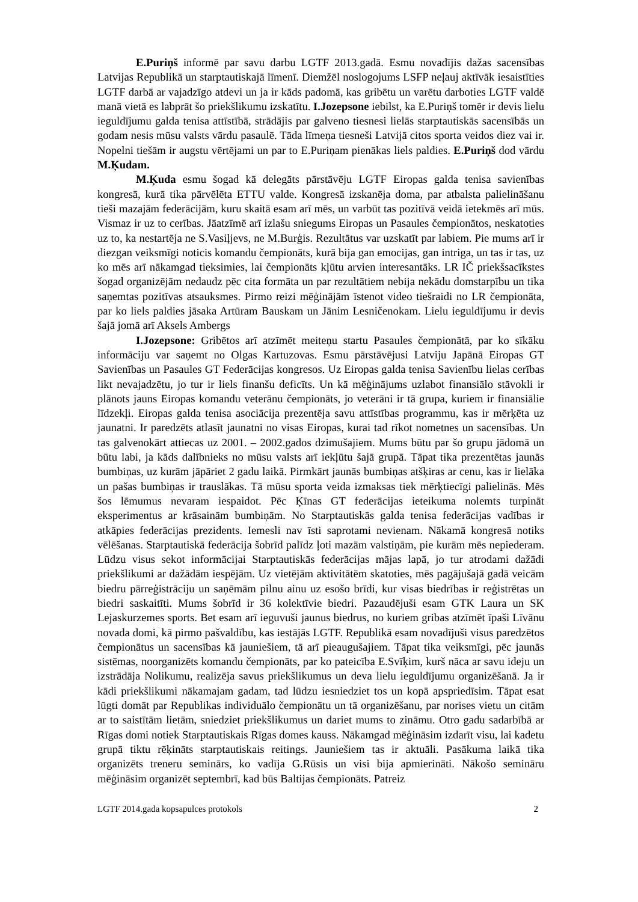E.Puriņš informē par savu darbu LGTF 2013.gadā. Esmu novadījis dažas sacensības Latvijas Republikā un starptautiskajā līmenī. Diemžēl noslogojums LSFP neļauj aktīvāk iesaistīties LGTF darbā ar vajadzīgo atdevi un ja ir kāds padomā, kas gribētu un varētu darboties LGTF valdē manā vietā es labprāt šo priekšlikumu izskatītu. I.Jozepsone iebilst, ka E.Puriņš tomēr ir devis lielu ieguldījumu galda tenisa attīstībā, strādājis par galveno tiesnesi lielās starptautiskās sacensībās un godam nesis mūsu valsts vārdu pasaulē. Tāda līmeņa tiesneši Latvijā citos sporta veidos diez vai ir. Nopelni tiešām ir augstu vērtējami un par to E.Puriņam pienākas liels paldies. E.Puriņš dod vārdu M.Ķudam.
M.Ķuda esmu šogad kā delegāts pārstāvēju LGTF Eiropas galda tenisa savienības kongresā, kurā tika pārvēlēta ETTU valde. Kongresā izskanēja doma, par atbalsta palielināšanu tieši mazajām federācijām, kuru skaitā esam arī mēs, un varbūt tas pozitīvā veidā ietekmēs arī mūs. Vismaz ir uz to cerības. Jāatzīmē arī izlašu sniegums Eiropas un Pasaules čempionātos, neskatoties uz to, ka nestartēja ne S.Vasiļjevs, ne M.Burģis. Rezultātus var uzskatīt par labiem. Pie mums arī ir diezgan veiksmīgi noticis komandu čempionāts, kurā bija gan emocijas, gan intriga, un tas ir tas, uz ko mēs arī nākamgad tieksimies, lai čempionāts kļūtu arvien interesantāks. LR IČ priekšsacīkstes šogad organizējām nedaudz pēc cita formāta un par rezultātiem nebija nekādu domstarpību un tika saņemtas pozitīvas atsauksmes. Pirmo reizi mēģinājām īstenot video tiešraidi no LR čempionāta, par ko liels paldies jāsaka Artūram Bauskam un Jānim Lesničenokam. Lielu ieguldījumu ir devis šajā jomā arī Aksels Ambergs
I.Jozepsone: Gribētos arī atzīmēt meiteņu startu Pasaules čempionātā, par ko sīkāku informāciju var saņemt no Olgas Kartuzovas. Esmu pārstāvējusi Latviju Japānā Eiropas GT Savienības un Pasaules GT Federācijas kongresos. Uz Eiropas galda tenisa Savienību lielas cerības likt nevajadzētu, jo tur ir liels finanšu deficīts. Un kā mēģinājums uzlabot finansiālo stāvokli ir plānots jauns Eiropas komandu veterānu čempionāts, jo veterāni ir tā grupa, kuriem ir finansiālie līdzekļi. Eiropas galda tenisa asociācija prezentēja savu attīstības programmu, kas ir mērķēta uz jaunatni. Ir paredzēts atlasīt jaunatni no visas Eiropas, kurai tad rīkot nometnes un sacensības. Un tas galvenokārt attiecas uz 2001. – 2002.gados dzimušajiem. Mums būtu par šo grupu jādomā un būtu labi, ja kāds dalībnieks no mūsu valsts arī iekļūtu šajā grupā. Tāpat tika prezentētas jaunās bumbiņas, uz kurām jāpāriet 2 gadu laikā. Pirmkārt jaunās bumbiņas atšķiras ar cenu, kas ir lielāka un pašas bumbiņas ir trauslākas. Tā mūsu sporta veida izmaksas tiek mērķtiecīgi palielinās. Mēs šos lēmumus nevaram iespaidot. Pēc Ķīnas GT federācijas ieteikuma nolemts turpināt eksperimentus ar krāsainām bumbiņām. No Starptautiskās galda tenisa federācijas vadības ir atkāpies federācijas prezidents. Iemesli nav īsti saprotami nevienam. Nākamā kongresā notiks vēlēšanas. Starptautiskā federācija šobrīd palīdz ļoti mazām valstiņām, pie kurām mēs nepiederam. Lūdzu visus sekot informācijai Starptautiskās federācijas mājas lapā, jo tur atrodami dažādi priekšlikumi ar dažādām iespējām. Uz vietējām aktivitātēm skatoties, mēs pagājušajā gadā veicām biedru pārreģistrāciju un saņēmām pilnu ainu uz esošo brīdi, kur visas biedrības ir reģistrētas un biedri saskaitīti. Mums šobrīd ir 36 kolektīvie biedri. Pazaudējuši esam GTK Laura un SK Lejaskurzemes sports. Bet esam arī ieguvuši jaunus biedrus, no kuriem gribas atzīmēt īpaši Līvānu novada domi, kā pirmo pašvaldību, kas iestājās LGTF. Republikā esam novadījuši visus paredzētos čempionātus un sacensības kā jauniešiem, tā arī pieaugušajiem. Tāpat tika veiksmīgi, pēc jaunās sistēmas, noorganizēts komandu čempionāts, par ko pateicība E.Svīķim, kurš nāca ar savu ideju un izstrādāja Nolikumu, realizēja savus priekšlikumus un deva lielu ieguldījumu organizēšanā. Ja ir kādi priekšlikumi nākamajam gadam, tad lūdzu iesniedziet tos un kopā apspriedīsim. Tāpat esat lūgti domāt par Republikas individuālo čempionātu un tā organizēšanu, par norises vietu un citām ar to saistītām lietām, sniedziet priekšlikumus un dariet mums to zināmu. Otro gadu sadarbībā ar Rīgas domi notiek Starptautiskais Rīgas domes kauss. Nākamgad mēģināsim izdarīt visu, lai kadetu grupā tiktu rēķināts starptautiskais reitings. Jauniešiem tas ir aktuāli. Pasākuma laikā tika organizēts treneru seminārs, ko vadīja G.Rūsis un visi bija apmierināti. Nākošo semināru mēģināsim organizēt septembrī, kad būs Baltijas čempionāts. Patreiz
LGTF 2014.gada kopsapulces protokols 2